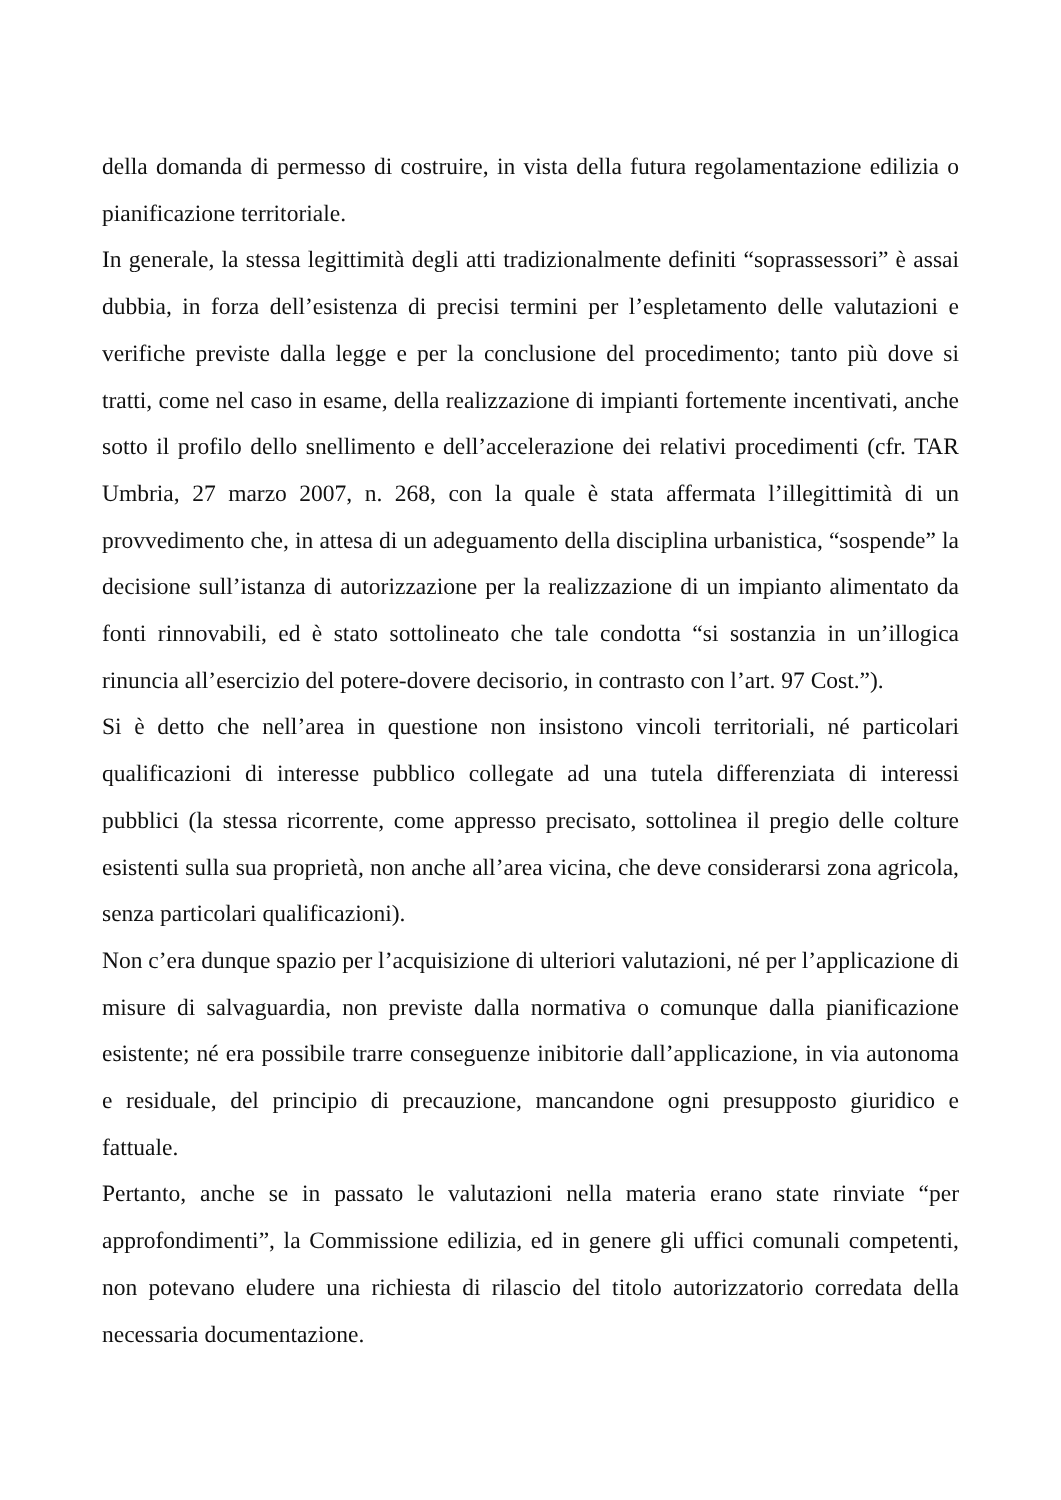della domanda di permesso di costruire, in vista della futura regolamentazione edilizia o pianificazione territoriale.
In generale, la stessa legittimità degli atti tradizionalmente definiti “soprassessori” è assai dubbia, in forza dell’esistenza di precisi termini per l’espletamento delle valutazioni e verifiche previste dalla legge e per la conclusione del procedimento; tanto più dove si tratti, come nel caso in esame, della realizzazione di impianti fortemente incentivati, anche sotto il profilo dello snellimento e dell’accelerazione dei relativi procedimenti (cfr. TAR Umbria, 27 marzo 2007, n. 268, con la quale è stata affermata l’illegittimità di un provvedimento che, in attesa di un adeguamento della disciplina urbanistica, “sospende” la decisione sull’istanza di autorizzazione per la realizzazione di un impianto alimentato da fonti rinnovabili, ed è stato sottolineato che tale condotta “si sostanzia in un’illogica rinuncia all’esercizio del potere-dovere decisorio, in contrasto con l’art. 97 Cost.”).
Si è detto che nell’area in questione non insistono vincoli territoriali, né particolari qualificazioni di interesse pubblico collegate ad una tutela differenziata di interessi pubblici (la stessa ricorrente, come appresso precisato, sottolinea il pregio delle colture esistenti sulla sua proprietà, non anche all’area vicina, che deve considerarsi zona agricola, senza particolari qualificazioni).
Non c’era dunque spazio per l’acquisizione di ulteriori valutazioni, né per l’applicazione di misure di salvaguardia, non previste dalla normativa o comunque dalla pianificazione esistente; né era possibile trarre conseguenze inibitorie dall’applicazione, in via autonoma e residuale, del principio di precauzione, mancandone ogni presupposto giuridico e fattuale.
Pertanto, anche se in passato le valutazioni nella materia erano state rinviate “per approfondimenti”, la Commissione edilizia, ed in genere gli uffici comunali competenti, non potevano eludere una richiesta di rilascio del titolo autorizzatorio corredata della necessaria documentazione.